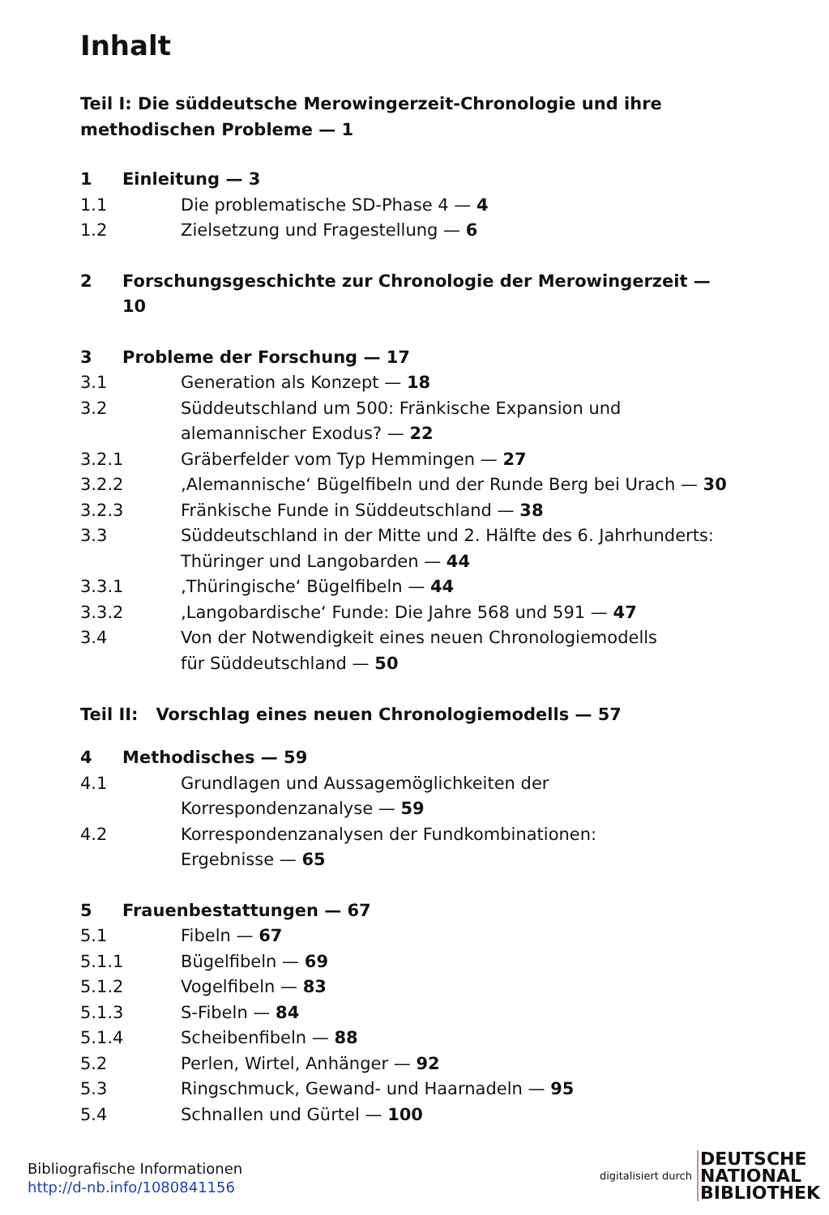Inhalt
Teil I: Die süddeutsche Merowingerzeit-Chronologie und ihre methodischen Probleme — 1
1 Einleitung — 3
1.1 Die problematische SD-Phase 4 — 4
1.2 Zielsetzung und Fragestellung — 6
2 Forschungsgeschichte zur Chronologie der Merowingerzeit — 10
3 Probleme der Forschung — 17
3.1 Generation als Konzept — 18
3.2 Süddeutschland um 500: Fränkische Expansion und alemannischer Exodus? — 22
3.2.1 Gräberfelder vom Typ Hemmingen — 27
3.2.2 ‚Alemannische‘ Bügelfibeln und der Runde Berg bei Urach — 30
3.2.3 Fränkische Funde in Süddeutschland — 38
3.3 Süddeutschland in der Mitte und 2. Hälfte des 6. Jahrhunderts: Thüringer und Langobarden — 44
3.3.1 ‚Thüringische‘ Bügelfibeln — 44
3.3.2 ‚Langobardische‘ Funde: Die Jahre 568 und 591 — 47
3.4 Von der Notwendigkeit eines neuen Chronologiemodells
für Süddeutschland — 50
Teil II: Vorschlag eines neuen Chronologiemodells — 57
4 Methodisches — 59
4.1 Grundlagen und Aussagemöglichkeiten der
Korrespondenzanalyse — 59
4.2 Korrespondenzanalysen der Fundkombinationen:
Ergebnisse — 65
5 Frauenbestattungen — 67
5.1 Fibeln — 67
5.1.1 Bügelfibeln — 69
5.1.2 Vogelfibeln — 83
5.1.3 S-Fibeln — 84
5.1.4 Scheibenfibeln — 88
5.2 Perlen, Wirtel, Anhänger — 92
5.3 Ringschmuck, Gewand- und Haarnadeln — 95
5.4 Schnallen und Gürtel — 100
Bibliografische Informationen
http://d-nb.info/1080841156
digitalisiert durch
DEUTSCHE
NATIONAL
BIBLIOTHEK